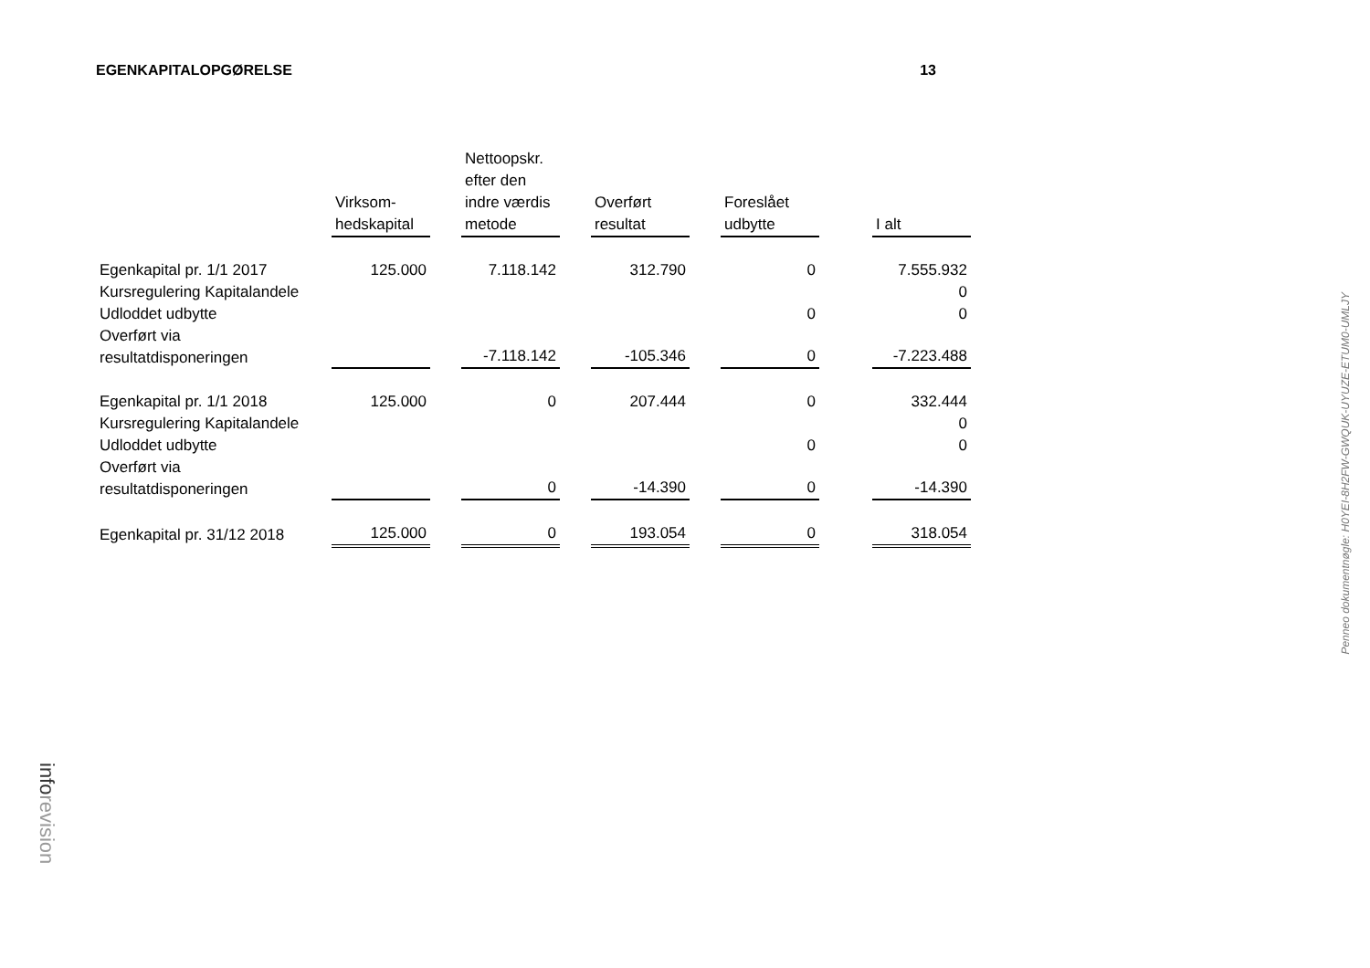EGENKAPITALOPGØRELSE 13
| | Virksom- hedskapital | | Nettoopskr. efter den indre værdis metode | | Overført resultat | | Foreslået udbytte | | I alt |
| --- | --- | --- | --- | --- | --- | --- | --- | --- | --- |
| Egenkapital pr. 1/1 2017 | 125.000 | | 7.118.142 | | 312.790 | | 0 | | 7.555.932 |
| Kursregulering Kapitalandele | | | | | | | | | 0 |
| Udloddet udbytte | | | | | | | 0 | | 0 |
| Overført via resultatdisponeringen | | | -7.118.142 | | -105.346 | | 0 | | -7.223.488 |
| Egenkapital pr. 1/1 2018 | 125.000 | | 0 | | 207.444 | | 0 | | 332.444 |
| Kursregulering Kapitalandele | | | | | | | | | 0 |
| Udloddet udbytte | | | | | | | 0 | | 0 |
| Overført via resultatdisponeringen | | | 0 | | -14.390 | | 0 | | -14.390 |
| Egenkapital pr. 31/12 2018 | 125.000 | | 0 | | 193.054 | | 0 | | 318.054 |
Penneo dokumentnøgle: H0YEI-8H2FW-GWQUK-UYUZE-ETUM0-UMLJY
inforevision